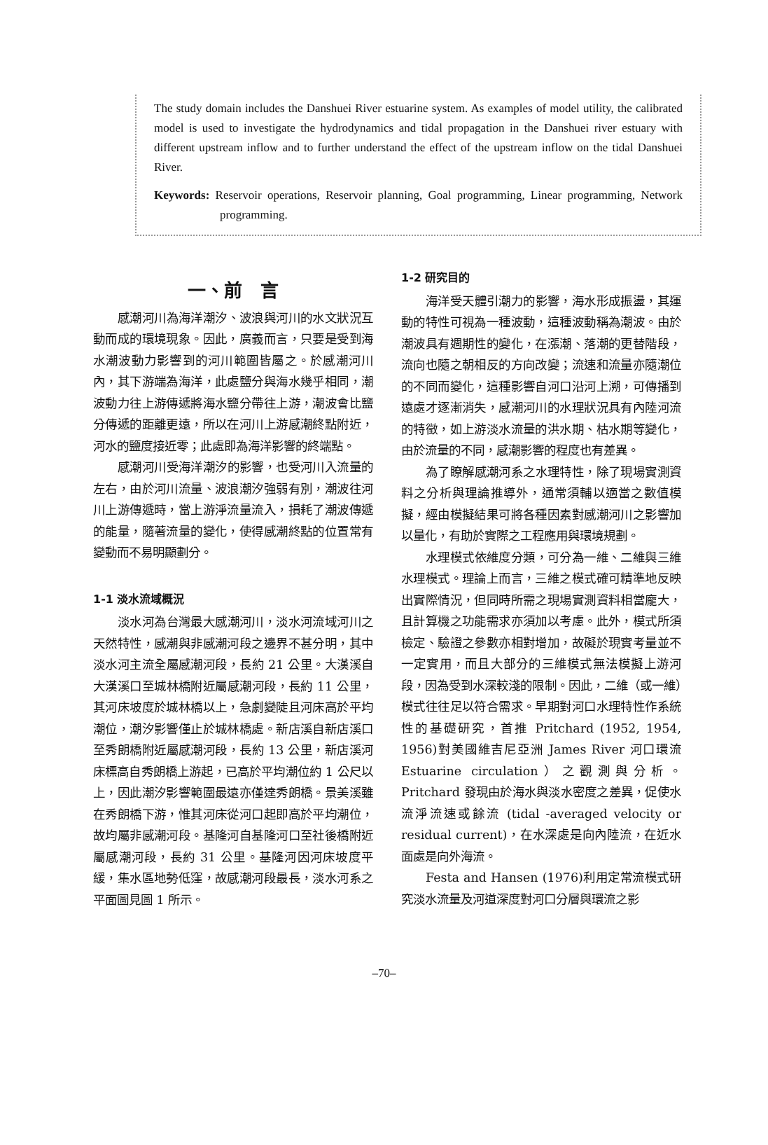The study domain includes the Danshuei River estuarine system. As examples of model utility, the calibrated model is used to investigate the hydrodynamics and tidal propagation in the Danshuei river estuary with different upstream inflow and to further understand the effect of the upstream inflow on the tidal Danshuei River.
Keywords: Reservoir operations, Reservoir planning, Goal programming, Linear programming, Network programming.
一、前　言
感潮河川為海洋潮汐、波浪與河川的水文狀況互動而成的環境現象。因此，廣義而言，只要是受到海水潮波動力影響到的河川範圍皆屬之。於感潮河川內，其下游端為海洋，此處鹽分與海水幾乎相同，潮波動力往上游傳遞將海水鹽分帶往上游，潮波會比鹽分傳遞的距離更遠，所以在河川上游感潮終點附近，河水的鹽度接近零；此處即為海洋影響的終端點。
感潮河川受海洋潮汐的影響，也受河川入流量的左右，由於河川流量、波浪潮汐強弱有別，潮波往河川上游傳遞時，當上游淨流量流入，損耗了潮波傳遞的能量，隨著流量的變化，使得感潮終點的位置常有變動而不易明顯劃分。
1-1 淡水流域概況
淡水河為台灣最大感潮河川，淡水河流域河川之天然特性，感潮與非感潮河段之邊界不甚分明，其中淡水河主流全屬感潮河段，長約 21 公里。大漢溪自大漢溪口至城林橋附近屬感潮河段，長約 11 公里，其河床坡度於城林橋以上，急劇變陡且河床高於平均潮位，潮汐影響僅止於城林橋處。新店溪自新店溪口至秀朗橋附近屬感潮河段，長約 13 公里，新店溪河床標高自秀朗橋上游起，已高於平均潮位約 1 公尺以上，因此潮汐影響範圍最遠亦僅達秀朗橋。景美溪雖在秀朗橋下游，惟其河床從河口起即高於平均潮位，故均屬非感潮河段。基隆河自基隆河口至社後橋附近屬感潮河段，長約 31 公里。基隆河因河床坡度平緩，集水區地勢低窪，故感潮河段最長，淡水河系之平面圖見圖 1 所示。
1-2 研究目的
海洋受天體引潮力的影響，海水形成振盪，其運動的特性可視為一種波動，這種波動稱為潮波。由於潮波具有週期性的變化，在漲潮、落潮的更替階段，流向也隨之朝相反的方向改變；流速和流量亦隨潮位的不同而變化，這種影響自河口沿河上溯，可傳播到遠處才逐漸消失，感潮河川的水理狀況具有內陸河流的特徵，如上游淡水流量的洪水期、枯水期等變化，由於流量的不同，感潮影響的程度也有差異。
為了瞭解感潮河系之水理特性，除了現場實測資料之分析與理論推導外，通常須輔以適當之數值模擬，經由模擬結果可將各種因素對感潮河川之影響加以量化，有助於實際之工程應用與環境規劃。
水理模式依維度分類，可分為一維、二維與三維水理模式。理論上而言，三維之模式確可精準地反映出實際情況，但同時所需之現場實測資料相當龐大，且計算機之功能需求亦須加以考慮。此外，模式所須檢定、驗證之參數亦相對增加，故礙於現實考量並不一定實用，而且大部分的三維模式無法模擬上游河段，因為受到水深較淺的限制。因此，二維（或一維）模式往往足以符合需求。早期對河口水理特性作系統性的基礎研究，首推 Pritchard (1952, 1954, 1956)對美國維吉尼亞洲 James River 河口環流 Estuarine circulation）之觀測與分析。Pritchard 發現由於海水與淡水密度之差異，促使水流淨流速或餘流 (tidal -averaged velocity or residual current)，在水深處是向內陸流，在近水面處是向外海流。
Festa and Hansen (1976)利用定常流模式研究淡水流量及河道深度對河口分層與環流之影
–70–